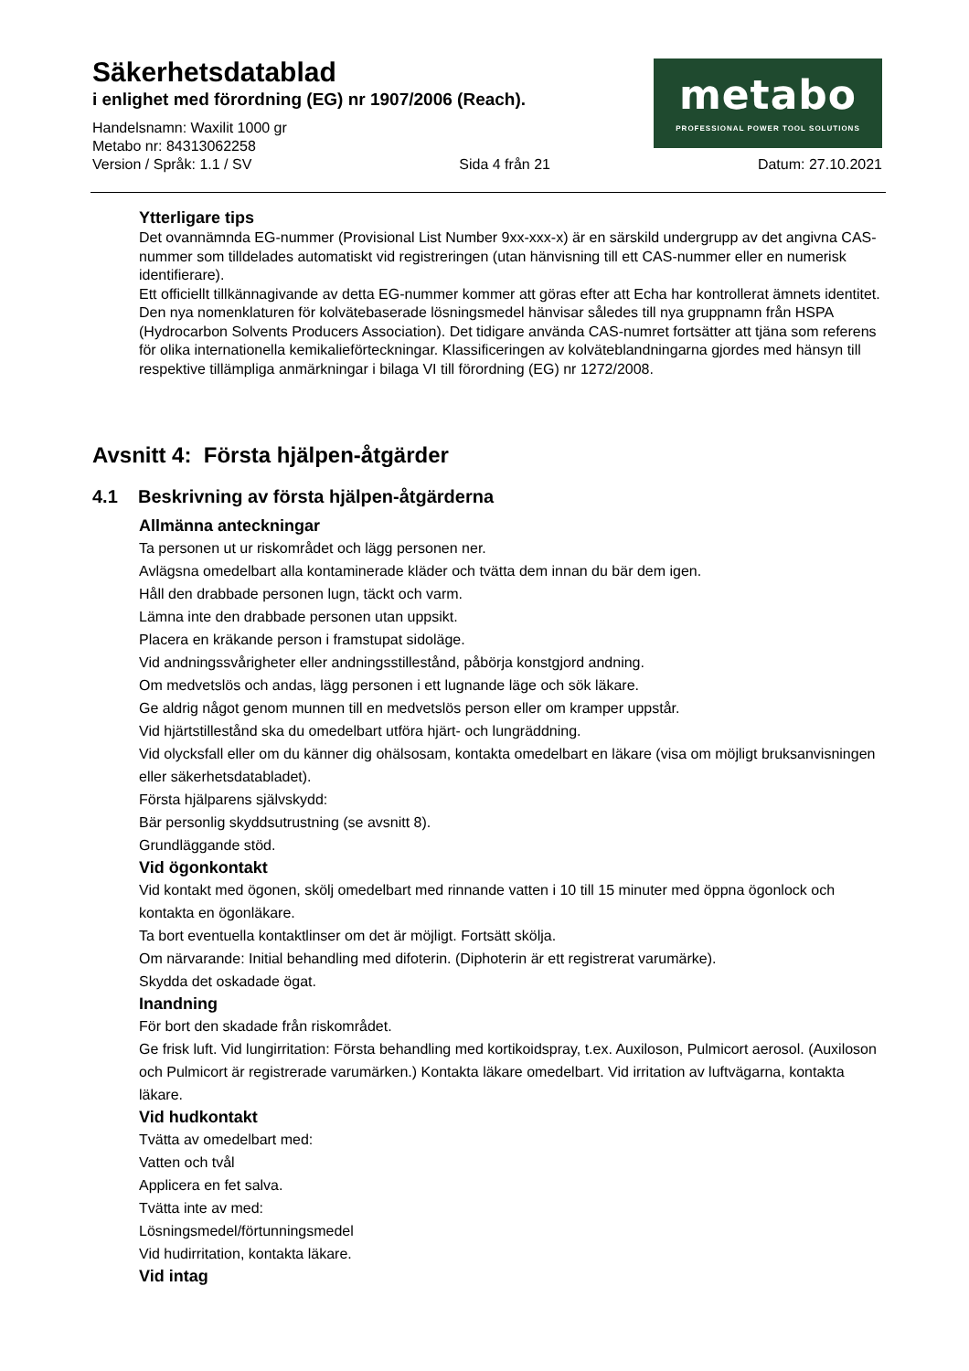Säkerhetsdatablad
i enlighet med förordning (EG) nr 1907/2006 (Reach).
Handelsnamn: Waxilit 1000 gr
Metabo nr: 84313062258
Version / Språk: 1.1 / SV Sida 4 från 21 Datum: 27.10.2021
metabo
PROFESSIONAL POWER TOOL SOLUTIONS
Ytterligare tips
Det ovannämnda EG-nummer (Provisional List Number 9xx-xxx-x) är en särskild undergrupp av det angivna CAS-nummer som tilldelades automatiskt vid registreringen (utan hänvisning till ett CAS-nummer eller en numerisk identifierare).
Ett officiellt tillkännagivande av detta EG-nummer kommer att göras efter att Echa har kontrollerat ämnets identitet. Den nya nomenklaturen för kolvätebaserade lösningsmedel hänvisar således till nya gruppnamn från HSPA (Hydrocarbon Solvents Producers Association). Det tidigare använda CAS-numret fortsätter att tjäna som referens för olika internationella kemikalieförteckningar. Klassificeringen av kolväteblandningarna gjordes med hänsyn till respektive tillämpliga anmärkningar i bilaga VI till förordning (EG) nr 1272/2008.
Avsnitt 4: Första hjälpen-åtgärder
4.1 Beskrivning av första hjälpen-åtgärderna
Allmänna anteckningar
Ta personen ut ur riskområdet och lägg personen ner.
Avlägsna omedelbart alla kontaminerade kläder och tvätta dem innan du bär dem igen.
Håll den drabbade personen lugn, täckt och varm.
Lämna inte den drabbade personen utan uppsikt.
Placera en kräkande person i framstupat sidoläge.
Vid andningssvårigheter eller andningsstillestånd, påbörja konstgjord andning.
Om medvetslös och andas, lägg personen i ett lugnande läge och sök läkare.
Ge aldrig något genom munnen till en medvetslös person eller om kramper uppstår.
Vid hjärtstillestånd ska du omedelbart utföra hjärt- och lungräddning.
Vid olycksfall eller om du känner dig ohälsosam, kontakta omedelbart en läkare (visa om möjligt bruksanvisningen eller säkerhetsdatabladet).
Första hjälparens självskydd:
Bär personlig skyddsutrustning (se avsnitt 8).
Grundläggande stöd.
Vid ögonkontakt
Vid kontakt med ögonen, skölj omedelbart med rinnande vatten i 10 till 15 minuter med öppna ögonlock och kontakta en ögonläkare.
Ta bort eventuella kontaktlinser om det är möjligt. Fortsätt skölja.
Om närvarande: Initial behandling med difoterin. (Diphoterin är ett registrerat varumärke).
Skydda det oskadade ögat.
Inandning
För bort den skadade från riskområdet.
Ge frisk luft. Vid lungirritation: Första behandling med kortikoidspray, t.ex. Auxiloson, Pulmicort aerosol. (Auxiloson och Pulmicort är registrerade varumärken.) Kontakta läkare omedelbart. Vid irritation av luftvägarna, kontakta läkare.
Vid hudkontakt
Tvätta av omedelbart med:
Vatten och tvål
Applicera en fet salva.
Tvätta inte av med:
Lösningsmedel/förtunningsmedel
Vid hudirritation, kontakta läkare.
Vid intag